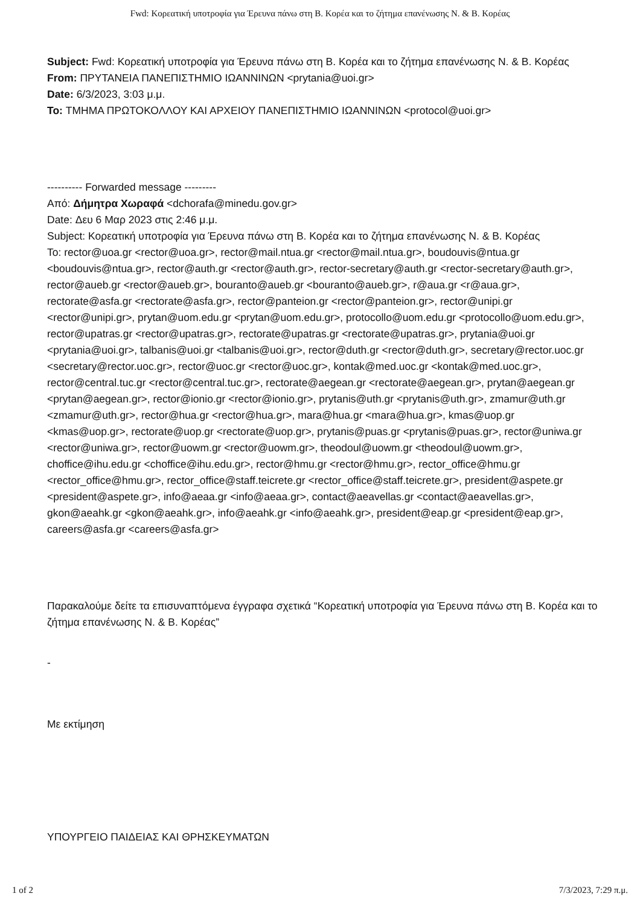Fwd: Κορεατική υποτροφία για Έρευνα πάνω στη Β. Κορέα και το ζήτημα επανένωσης Ν. & Β. Κορέας
Subject: Fwd: Κορεατική υποτροφία για Έρευνα πάνω στη Β. Κορέα και το ζήτημα επανένωσης Ν. & Β. Κορέας
From: ΠΡΥΤΑΝΕΙΑ ΠΑΝΕΠΙΣΤΗΜΙΟ ΙΩΑΝΝΙΝΩΝ <prytania@uoi.gr>
Date: 6/3/2023, 3:03 μ.μ.
To: ΤΜΗΜΑ ΠΡΩΤΟΚΟΛΛΟΥ ΚΑΙ ΑΡΧΕΙΟΥ ΠΑΝΕΠΙΣΤΗΜΙΟ ΙΩΑΝΝΙΝΩΝ <protocol@uoi.gr>
---------- Forwarded message ---------
Από: Δήμητρα Χωραφά <dchorafa@minedu.gov.gr>
Date: Δευ 6 Μαρ 2023 στις 2:46 μ.μ.
Subject: Κορεατική υποτροφία για Έρευνα πάνω στη Β. Κορέα και το ζήτημα επανένωσης Ν. & Β. Κορέας
To: rector@uoa.gr <rector@uoa.gr>, rector@mail.ntua.gr <rector@mail.ntua.gr>, boudouvis@ntua.gr <boudouvis@ntua.gr>, rector@auth.gr <rector@auth.gr>, rector-secretary@auth.gr <rector-secretary@auth.gr>, rector@aueb.gr <rector@aueb.gr>, bouranto@aueb.gr <bouranto@aueb.gr>, r@aua.gr <r@aua.gr>, rectorate@asfa.gr <rectorate@asfa.gr>, rector@panteion.gr <rector@panteion.gr>, rector@unipi.gr <rector@unipi.gr>, prytan@uom.edu.gr <prytan@uom.edu.gr>, protocollo@uom.edu.gr <protocollo@uom.edu.gr>, rector@upatras.gr <rector@upatras.gr>, rectorate@upatras.gr <rectorate@upatras.gr>, prytania@uoi.gr <prytania@uoi.gr>, talbanis@uoi.gr <talbanis@uoi.gr>, rector@duth.gr <rector@duth.gr>, secretary@rector.uoc.gr <secretary@rector.uoc.gr>, rector@uoc.gr <rector@uoc.gr>, kontak@med.uoc.gr <kontak@med.uoc.gr>, rector@central.tuc.gr <rector@central.tuc.gr>, rectorate@aegean.gr <rectorate@aegean.gr>, prytan@aegean.gr <prytan@aegean.gr>, rector@ionio.gr <rector@ionio.gr>, prytanis@uth.gr <prytanis@uth.gr>, zmamur@uth.gr <zmamur@uth.gr>, rector@hua.gr <rector@hua.gr>, mara@hua.gr <mara@hua.gr>, kmas@uop.gr <kmas@uop.gr>, rectorate@uop.gr <rectorate@uop.gr>, prytanis@puas.gr <prytanis@puas.gr>, rector@uniwa.gr <rector@uniwa.gr>, rector@uowm.gr <rector@uowm.gr>, theodoul@uowm.gr <theodoul@uowm.gr>, choffice@ihu.edu.gr <choffice@ihu.edu.gr>, rector@hmu.gr <rector@hmu.gr>, rector_office@hmu.gr <rector_office@hmu.gr>, rector_office@staff.teicrete.gr <rector_office@staff.teicrete.gr>, president@aspete.gr <president@aspete.gr>, info@aeaa.gr <info@aeaa.gr>, contact@aeavellas.gr <contact@aeavellas.gr>, gkon@aeahk.gr <gkon@aeahk.gr>, info@aeahk.gr <info@aeahk.gr>, president@eap.gr <president@eap.gr>, careers@asfa.gr <careers@asfa.gr>
Παρακαλούμε δείτε τα επισυναπτόμενα έγγραφα σχετικά “Κορεατική υποτροφία για Έρευνα πάνω στη Β. Κορέα και το ζήτημα επανένωσης Ν. & Β. Κορέας”
-
Με εκτίμηση
ΥΠΟΥΡΓΕΙΟ ΠΑΙΔΕΙΑΣ ΚΑΙ ΘΡΗΣΚΕΥΜΑΤΩΝ
1 of 2 7/3/2023, 7:29 π.μ.